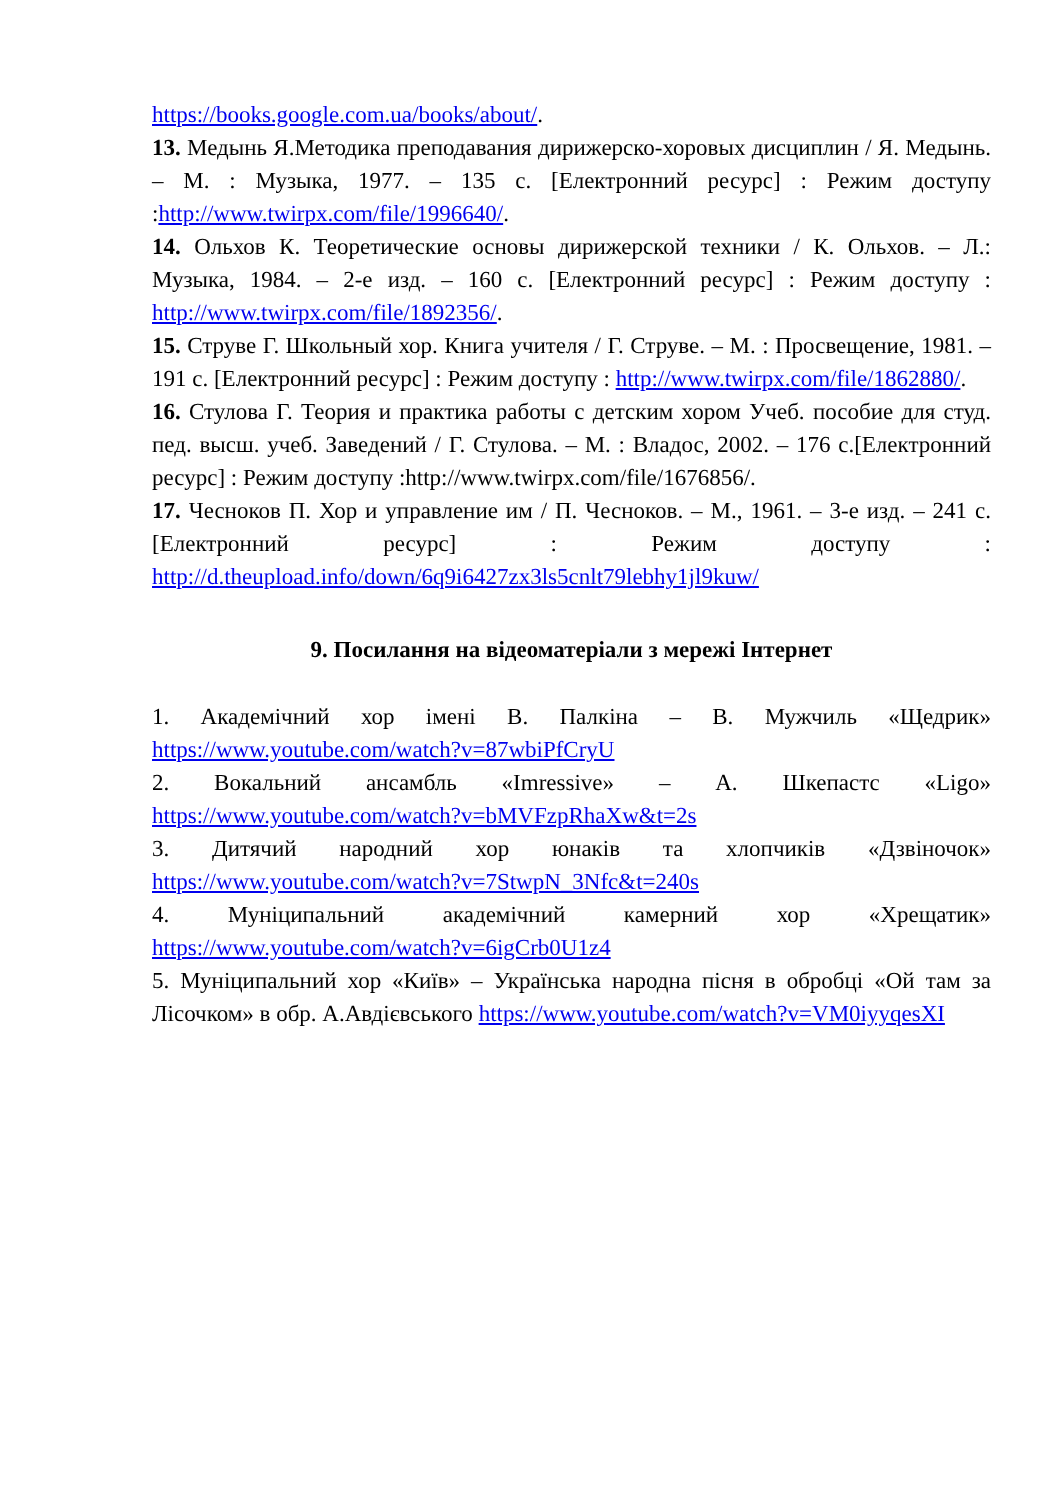https://books.google.com.ua/books/about/.
13. Медынь Я.Методика преподавания дирижерско-хоровых дисциплин / Я. Медынь. – М. : Музыка, 1977. – 135 с. [Електронний ресурс] : Режим доступу :http://www.twirpx.com/file/1996640/.
14. Ольхов К. Теоретические основы дирижерской техники / К. Ольхов. – Л.: Музыка, 1984. – 2-е изд. – 160 с. [Електронний ресурс] : Режим доступу : http://www.twirpx.com/file/1892356/.
15. Струве Г. Школьный хор. Книга учителя / Г. Струве. – М. : Просвещение, 1981. – 191 с. [Електронний ресурс] : Режим доступу : http://www.twirpx.com/file/1862880/.
16. Стулова Г. Теория и практика работы с детским хором Учеб. пособие для студ. пед. высш. учеб. Заведений / Г. Стулова. – М. : Владос, 2002. – 176 с.[Електронний ресурс] : Режим доступу :http://www.twirpx.com/file/1676856/.
17. Чесноков П. Хор и управление им / П. Чесноков. – М., 1961. – 3-е изд. – 241 с. [Електронний ресурс] : Режим доступу : http://d.theupload.info/down/6q9i6427zx3ls5cnlt79lebhy1jl9kuw/
9. Посилання на відеоматеріали з мережі Інтернет
1. Академічний хор імені В. Палкіна – В. Мужчиль «Щедрик» https://www.youtube.com/watch?v=87wbiPfCryU
2. Вокальний ансамбль «Imressive» – А. Шкепастс «Ligo» https://www.youtube.com/watch?v=bMVFzpRhaXw&t=2s
3. Дитячий народний хор юнаків та хлопчиків «Дзвіночок» https://www.youtube.com/watch?v=7StwpN_3Nfc&t=240s
4. Муніципальний академічний камерний хор «Хрещатик» https://www.youtube.com/watch?v=6igCrb0U1z4
5. Муніципальний хор «Київ» – Українська народна пісня в обробці «Ой там за Лісочком» в обр. А.Авдієвського https://www.youtube.com/watch?v=VM0iyyqesXI